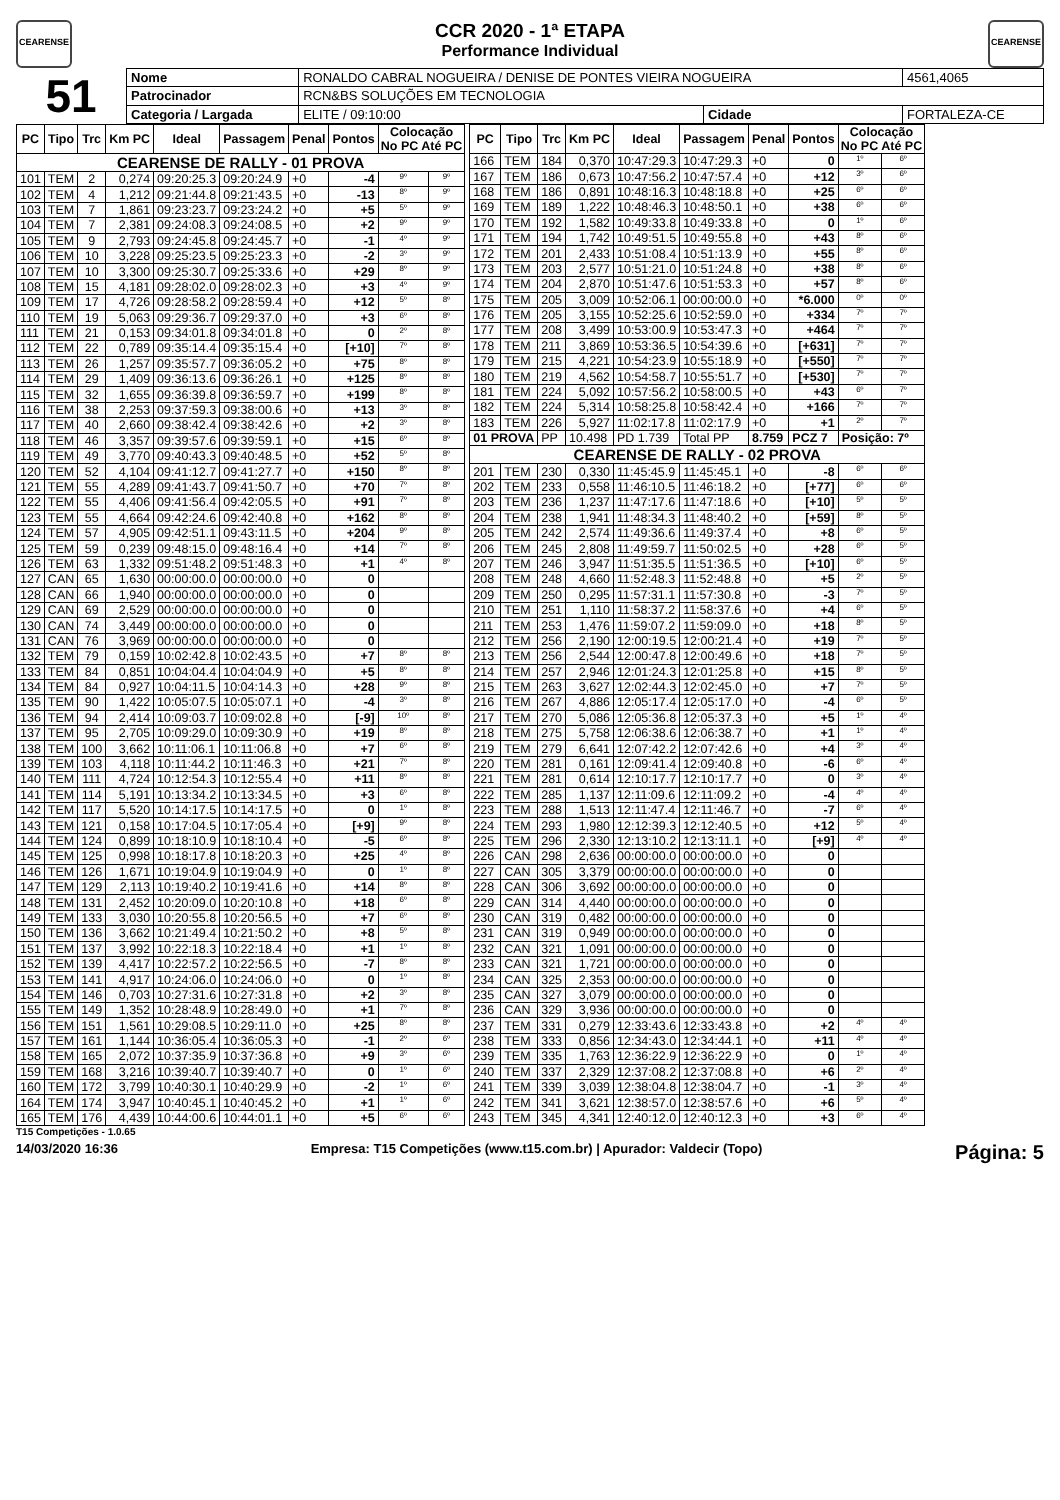CEARENSE
CCR 2020 - 1ª ETAPA
Performance Individual
CEARENSE
51
| Nome | RONALDO CABRAL NOGUEIRA / DENISE DE PONTES VIEIRA NOGUEIRA | | | | 4561,4065 |
| Patrocinador | RCN&BS SOLUÇÕES EM TECNOLOGIA | | | | |
| Categoria / Largada | | ELITE / 09:10:00 | Cidade | FORTALEZA-CE | |
| PC | Tipo | Trc | Km PC | Ideal | Passagem | Penal | Pontos | Colocação No PC Até PC | |
| --- | --- | --- | --- | --- | --- | --- | --- | --- | --- |
| CEARENSE DE RALLY - 01 PROVA | | | | | | | | | |
| 101 | TEM | 2 | 0,274 | 09:20:25.3 | 09:20:24.9 | +0 | -4 | 9º | 9º |
| 102 | TEM | 4 | 1,212 | 09:21:44.8 | 09:21:43.5 | +0 | -13 | 8º | 9º |
| 103 | TEM | 7 | 1,861 | 09:23:23.7 | 09:23:24.2 | +0 | +5 | 5º | 9º |
| 104 | TEM | 7 | 2,381 | 09:24:08.3 | 09:24:08.5 | +0 | +2 | 9º | 9º |
| 105 | TEM | 9 | 2,793 | 09:24:45.8 | 09:24:45.7 | +0 | -1 | 4º | 9º |
| 106 | TEM | 10 | 3,228 | 09:25:23.5 | 09:25:23.3 | +0 | -2 | 3º | 9º |
| 107 | TEM | 10 | 3,300 | 09:25:30.7 | 09:25:33.6 | +0 | +29 | 8º | 9º |
| 108 | TEM | 15 | 4,181 | 09:28:02.0 | 09:28:02.3 | +0 | +3 | 4º | 9º |
| 109 | TEM | 17 | 4,726 | 09:28:58.2 | 09:28:59.4 | +0 | +12 | 5º | 8º |
| 110 | TEM | 19 | 5,063 | 09:29:36.7 | 09:29:37.0 | +0 | +3 | 6º | 8º |
| 111 | TEM | 21 | 0,153 | 09:34:01.8 | 09:34:01.8 | +0 | 0 | 2º | 8º |
| 112 | TEM | 22 | 0,789 | 09:35:14.4 | 09:35:15.4 | +0 | [+10] | 7º | 8º |
| 113 | TEM | 26 | 1,257 | 09:35:57.7 | 09:36:05.2 | +0 | +75 | 8º | 8º |
| 114 | TEM | 29 | 1,409 | 09:36:13.6 | 09:36:26.1 | +0 | +125 | 8º | 8º |
| 115 | TEM | 32 | 1,655 | 09:36:39.8 | 09:36:59.7 | +0 | +199 | 8º | 8º |
| 116 | TEM | 38 | 2,253 | 09:37:59.3 | 09:38:00.6 | +0 | +13 | 3º | 8º |
| 117 | TEM | 40 | 2,660 | 09:38:42.4 | 09:38:42.6 | +0 | +2 | 3º | 8º |
| 118 | TEM | 46 | 3,357 | 09:39:57.6 | 09:39:59.1 | +0 | +15 | 6º | 8º |
| 119 | TEM | 49 | 3,770 | 09:40:43.3 | 09:40:48.5 | +0 | +52 | 5º | 8º |
| 120 | TEM | 52 | 4,104 | 09:41:12.7 | 09:41:27.7 | +0 | +150 | 8º | 8º |
| 121 | TEM | 55 | 4,289 | 09:41:43.7 | 09:41:50.7 | +0 | +70 | 7º | 8º |
| 122 | TEM | 55 | 4,406 | 09:41:56.4 | 09:42:05.5 | +0 | +91 | 7º | 8º |
| 123 | TEM | 55 | 4,664 | 09:42:24.6 | 09:42:40.8 | +0 | +162 | 8º | 8º |
| 124 | TEM | 57 | 4,905 | 09:42:51.1 | 09:43:11.5 | +0 | +204 | 9º | 8º |
| 125 | TEM | 59 | 0,239 | 09:48:15.0 | 09:48:16.4 | +0 | +14 | 7º | 8º |
| 126 | TEM | 63 | 1,332 | 09:51:48.2 | 09:51:48.3 | +0 | +1 | 4º | 8º |
| 127 | CAN | 65 | 1,630 | 00:00:00.0 | 00:00:00.0 | +0 | 0 | | |
| 128 | CAN | 66 | 1,940 | 00:00:00.0 | 00:00:00.0 | +0 | 0 | | |
| 129 | CAN | 69 | 2,529 | 00:00:00.0 | 00:00:00.0 | +0 | 0 | | |
| 130 | CAN | 74 | 3,449 | 00:00:00.0 | 00:00:00.0 | +0 | 0 | | |
| 131 | CAN | 76 | 3,969 | 00:00:00.0 | 00:00:00.0 | +0 | 0 | | |
| 132 | TEM | 79 | 0,159 | 10:02:42.8 | 10:02:43.5 | +0 | +7 | 8º | 8º |
| 133 | TEM | 84 | 0,851 | 10:04:04.4 | 10:04:04.9 | +0 | +5 | 8º | 8º |
| 134 | TEM | 84 | 0,927 | 10:04:11.5 | 10:04:14.3 | +0 | +28 | 9º | 8º |
| 135 | TEM | 90 | 1,422 | 10:05:07.5 | 10:05:07.1 | +0 | -4 | 3º | 8º |
| 136 | TEM | 94 | 2,414 | 10:09:03.7 | 10:09:02.8 | +0 | [-9] | 10º | 8º |
| 137 | TEM | 95 | 2,705 | 10:09:29.0 | 10:09:30.9 | +0 | +19 | 8º | 8º |
| 138 | TEM | 100 | 3,662 | 10:11:06.1 | 10:11:06.8 | +0 | +7 | 6º | 8º |
| 139 | TEM | 103 | 4,118 | 10:11:44.2 | 10:11:46.3 | +0 | +21 | 7º | 8º |
| 140 | TEM | 111 | 4,724 | 10:12:54.3 | 10:12:55.4 | +0 | +11 | 8º | 8º |
| 141 | TEM | 114 | 5,191 | 10:13:34.2 | 10:13:34.5 | +0 | +3 | 6º | 8º |
| 142 | TEM | 117 | 5,520 | 10:14:17.5 | 10:14:17.5 | +0 | 0 | 1º | 8º |
| 143 | TEM | 121 | 0,158 | 10:17:04.5 | 10:17:05.4 | +0 | [+9] | 9º | 8º |
| 144 | TEM | 124 | 0,899 | 10:18:10.9 | 10:18:10.4 | +0 | -5 | 6º | 8º |
| 145 | TEM | 125 | 0,998 | 10:18:17.8 | 10:18:20.3 | +0 | +25 | 4º | 8º |
| 146 | TEM | 126 | 1,671 | 10:19:04.9 | 10:19:04.9 | +0 | 0 | 1º | 8º |
| 147 | TEM | 129 | 2,113 | 10:19:40.2 | 10:19:41.6 | +0 | +14 | 8º | 8º |
| 148 | TEM | 131 | 2,452 | 10:20:09.0 | 10:20:10.8 | +0 | +18 | 6º | 8º |
| 149 | TEM | 133 | 3,030 | 10:20:55.8 | 10:20:56.5 | +0 | +7 | 6º | 8º |
| 150 | TEM | 136 | 3,662 | 10:21:49.4 | 10:21:50.2 | +0 | +8 | 5º | 8º |
| 151 | TEM | 137 | 3,992 | 10:22:18.3 | 10:22:18.4 | +0 | +1 | 1º | 8º |
| 152 | TEM | 139 | 4,417 | 10:22:57.2 | 10:22:56.5 | +0 | -7 | 8º | 8º |
| 153 | TEM | 141 | 4,917 | 10:24:06.0 | 10:24:06.0 | +0 | 0 | 1º | 8º |
| 154 | TEM | 146 | 0,703 | 10:27:31.6 | 10:27:31.8 | +0 | +2 | 3º | 8º |
| 155 | TEM | 149 | 1,352 | 10:28:48.9 | 10:28:49.0 | +0 | +1 | 7º | 8º |
| 156 | TEM | 151 | 1,561 | 10:29:08.5 | 10:29:11.0 | +0 | +25 | 8º | 8º |
| 157 | TEM | 161 | 1,144 | 10:36:05.4 | 10:36:05.3 | +0 | -1 | 2º | 6º |
| 158 | TEM | 165 | 2,072 | 10:37:35.9 | 10:37:36.8 | +0 | +9 | 3º | 6º |
| 159 | TEM | 168 | 3,216 | 10:39:40.7 | 10:39:40.7 | +0 | 0 | 1º | 6º |
| 160 | TEM | 172 | 3,799 | 10:40:30.1 | 10:40:29.9 | +0 | -2 | 1º | 6º |
| 164 | TEM | 174 | 3,947 | 10:40:45.1 | 10:40:45.2 | +0 | +1 | 1º | 6º |
| 165 | TEM | 176 | 4,439 | 10:44:00.6 | 10:44:01.1 | +0 | +5 | 6º | 6º |
| PC | Tipo | Trc | Km PC | Ideal | Passagem | Penal | Pontos | Colocação No PC Até PC | |
| --- | --- | --- | --- | --- | --- | --- | --- | --- | --- |
| 166 | TEM | 184 | 0,370 | 10:47:29.3 | 10:47:29.3 | +0 | 0 | 1º | 6º |
| 167 | TEM | 186 | 0,673 | 10:47:56.2 | 10:47:57.4 | +0 | +12 | 3º | 6º |
| 168 | TEM | 186 | 0,891 | 10:48:16.3 | 10:48:18.8 | +0 | +25 | 6º | 6º |
| 169 | TEM | 189 | 1,222 | 10:48:46.3 | 10:48:50.1 | +0 | +38 | 6º | 6º |
| 170 | TEM | 192 | 1,582 | 10:49:33.8 | 10:49:33.8 | +0 | 0 | 1º | 6º |
| 171 | TEM | 194 | 1,742 | 10:49:51.5 | 10:49:55.8 | +0 | +43 | 8º | 6º |
| 172 | TEM | 201 | 2,433 | 10:51:08.4 | 10:51:13.9 | +0 | +55 | 8º | 6º |
| 173 | TEM | 203 | 2,577 | 10:51:21.0 | 10:51:24.8 | +0 | +38 | 8º | 6º |
| 174 | TEM | 204 | 2,870 | 10:51:47.6 | 10:51:53.3 | +0 | +57 | 8º | 6º |
| 175 | TEM | 205 | 3,009 | 10:52:06.1 | 00:00:00.0 | +0 | *6.000 | 0º | 0º |
| 176 | TEM | 205 | 3,155 | 10:52:25.6 | 10:52:59.0 | +0 | +334 | 7º | 7º |
| 177 | TEM | 208 | 3,499 | 10:53:00.9 | 10:53:47.3 | +0 | +464 | 7º | 7º |
| 178 | TEM | 211 | 3,869 | 10:53:36.5 | 10:54:39.6 | +0 | [+631] | 7º | 7º |
| 179 | TEM | 215 | 4,221 | 10:54:23.9 | 10:55:18.9 | +0 | [+550] | 7º | 7º |
| 180 | TEM | 219 | 4,562 | 10:54:58.7 | 10:55:51.7 | +0 | [+530] | 7º | 7º |
| 181 | TEM | 224 | 5,092 | 10:57:56.2 | 10:58:00.5 | +0 | +43 | 6º | 7º |
| 182 | TEM | 224 | 5,314 | 10:58:25.8 | 10:58:42.4 | +0 | +166 | 7º | 7º |
| 183 | TEM | 226 | 5,927 | 11:02:17.8 | 11:02:17.9 | +0 | +1 | 2º | 7º |
| 01 PROVA | | PP | 10.498 | PD 1.739 | Total PP | 8.759 | PCZ 7 | Posição: 7º | |
| CEARENSE DE RALLY - 02 PROVA | | | | | | | | | |
| 201 | TEM | 230 | 0,330 | 11:45:45.9 | 11:45:45.1 | +0 | -8 | 6º | 6º |
| 202 | TEM | 233 | 0,558 | 11:46:10.5 | 11:46:18.2 | +0 | [+77] | 6º | 6º |
| 203 | TEM | 236 | 1,237 | 11:47:17.6 | 11:47:18.6 | +0 | [+10] | 5º | 5º |
| 204 | TEM | 238 | 1,941 | 11:48:34.3 | 11:48:40.2 | +0 | [+59] | 8º | 5º |
| 205 | TEM | 242 | 2,574 | 11:49:36.6 | 11:49:37.4 | +0 | +8 | 6º | 5º |
| 206 | TEM | 245 | 2,808 | 11:49:59.7 | 11:50:02.5 | +0 | +28 | 6º | 5º |
| 207 | TEM | 246 | 3,947 | 11:51:35.5 | 11:51:36.5 | +0 | [+10] | 6º | 5º |
| 208 | TEM | 248 | 4,660 | 11:52:48.3 | 11:52:48.8 | +0 | +5 | 2º | 5º |
| 209 | TEM | 250 | 0,295 | 11:57:31.1 | 11:57:30.8 | +0 | -3 | 7º | 5º |
| 210 | TEM | 251 | 1,110 | 11:58:37.2 | 11:58:37.6 | +0 | +4 | 6º | 5º |
| 211 | TEM | 253 | 1,476 | 11:59:07.2 | 11:59:09.0 | +0 | +18 | 8º | 5º |
| 212 | TEM | 256 | 2,190 | 12:00:19.5 | 12:00:21.4 | +0 | +19 | 7º | 5º |
| 213 | TEM | 256 | 2,544 | 12:00:47.8 | 12:00:49.6 | +0 | +18 | 7º | 5º |
| 214 | TEM | 257 | 2,946 | 12:01:24.3 | 12:01:25.8 | +0 | +15 | 8º | 5º |
| 215 | TEM | 263 | 3,627 | 12:02:44.3 | 12:02:45.0 | +0 | +7 | 7º | 5º |
| 216 | TEM | 267 | 4,886 | 12:05:17.4 | 12:05:17.0 | +0 | -4 | 6º | 5º |
| 217 | TEM | 270 | 5,086 | 12:05:36.8 | 12:05:37.3 | +0 | +5 | 1º | 4º |
| 218 | TEM | 275 | 5,758 | 12:06:38.6 | 12:06:38.7 | +0 | +1 | 1º | 4º |
| 219 | TEM | 279 | 6,641 | 12:07:42.2 | 12:07:42.6 | +0 | +4 | 3º | 4º |
| 220 | TEM | 281 | 0,161 | 12:09:41.4 | 12:09:40.8 | +0 | -6 | 6º | 4º |
| 221 | TEM | 281 | 0,614 | 12:10:17.7 | 12:10:17.7 | +0 | 0 | 3º | 4º |
| 222 | TEM | 285 | 1,137 | 12:11:09.6 | 12:11:09.2 | +0 | -4 | 4º | 4º |
| 223 | TEM | 288 | 1,513 | 12:11:47.4 | 12:11:46.7 | +0 | -7 | 6º | 4º |
| 224 | TEM | 293 | 1,980 | 12:12:39.3 | 12:12:40.5 | +0 | +12 | 5º | 4º |
| 225 | TEM | 296 | 2,330 | 12:13:10.2 | 12:13:11.1 | +0 | [+9] | 4º | 4º |
| 226 | CAN | 298 | 2,636 | 00:00:00.0 | 00:00:00.0 | +0 | 0 | | |
| 227 | CAN | 305 | 3,379 | 00:00:00.0 | 00:00:00.0 | +0 | 0 | | |
| 228 | CAN | 306 | 3,692 | 00:00:00.0 | 00:00:00.0 | +0 | 0 | | |
| 229 | CAN | 314 | 4,440 | 00:00:00.0 | 00:00:00.0 | +0 | 0 | | |
| 230 | CAN | 319 | 0,482 | 00:00:00.0 | 00:00:00.0 | +0 | 0 | | |
| 231 | CAN | 319 | 0,949 | 00:00:00.0 | 00:00:00.0 | +0 | 0 | | |
| 232 | CAN | 321 | 1,091 | 00:00:00.0 | 00:00:00.0 | +0 | 0 | | |
| 233 | CAN | 321 | 1,721 | 00:00:00.0 | 00:00:00.0 | +0 | 0 | | |
| 234 | CAN | 325 | 2,353 | 00:00:00.0 | 00:00:00.0 | +0 | 0 | | |
| 235 | CAN | 327 | 3,079 | 00:00:00.0 | 00:00:00.0 | +0 | 0 | | |
| 236 | CAN | 329 | 3,936 | 00:00:00.0 | 00:00:00.0 | +0 | 0 | | |
| 237 | TEM | 331 | 0,279 | 12:33:43.6 | 12:33:43.8 | +0 | +2 | 4º | 4º |
| 238 | TEM | 333 | 0,856 | 12:34:43.0 | 12:34:44.1 | +0 | +11 | 4º | 4º |
| 239 | TEM | 335 | 1,763 | 12:36:22.9 | 12:36:22.9 | +0 | 0 | 1º | 4º |
| 240 | TEM | 337 | 2,329 | 12:37:08.2 | 12:37:08.8 | +0 | +6 | 2º | 4º |
| 241 | TEM | 339 | 3,039 | 12:38:04.8 | 12:38:04.7 | +0 | -1 | 3º | 4º |
| 242 | TEM | 341 | 3,621 | 12:38:57.0 | 12:38:57.6 | +0 | +6 | 5º | 4º |
| 243 | TEM | 345 | 4,341 | 12:40:12.0 | 12:40:12.3 | +0 | +3 | 6º | 4º |
T15 Competições - 1.0.65
14/03/2020 16:36 Empresa: T15 Competições (www.t15.com.br) | Apurador: Valdecir (Topo) Página: 5